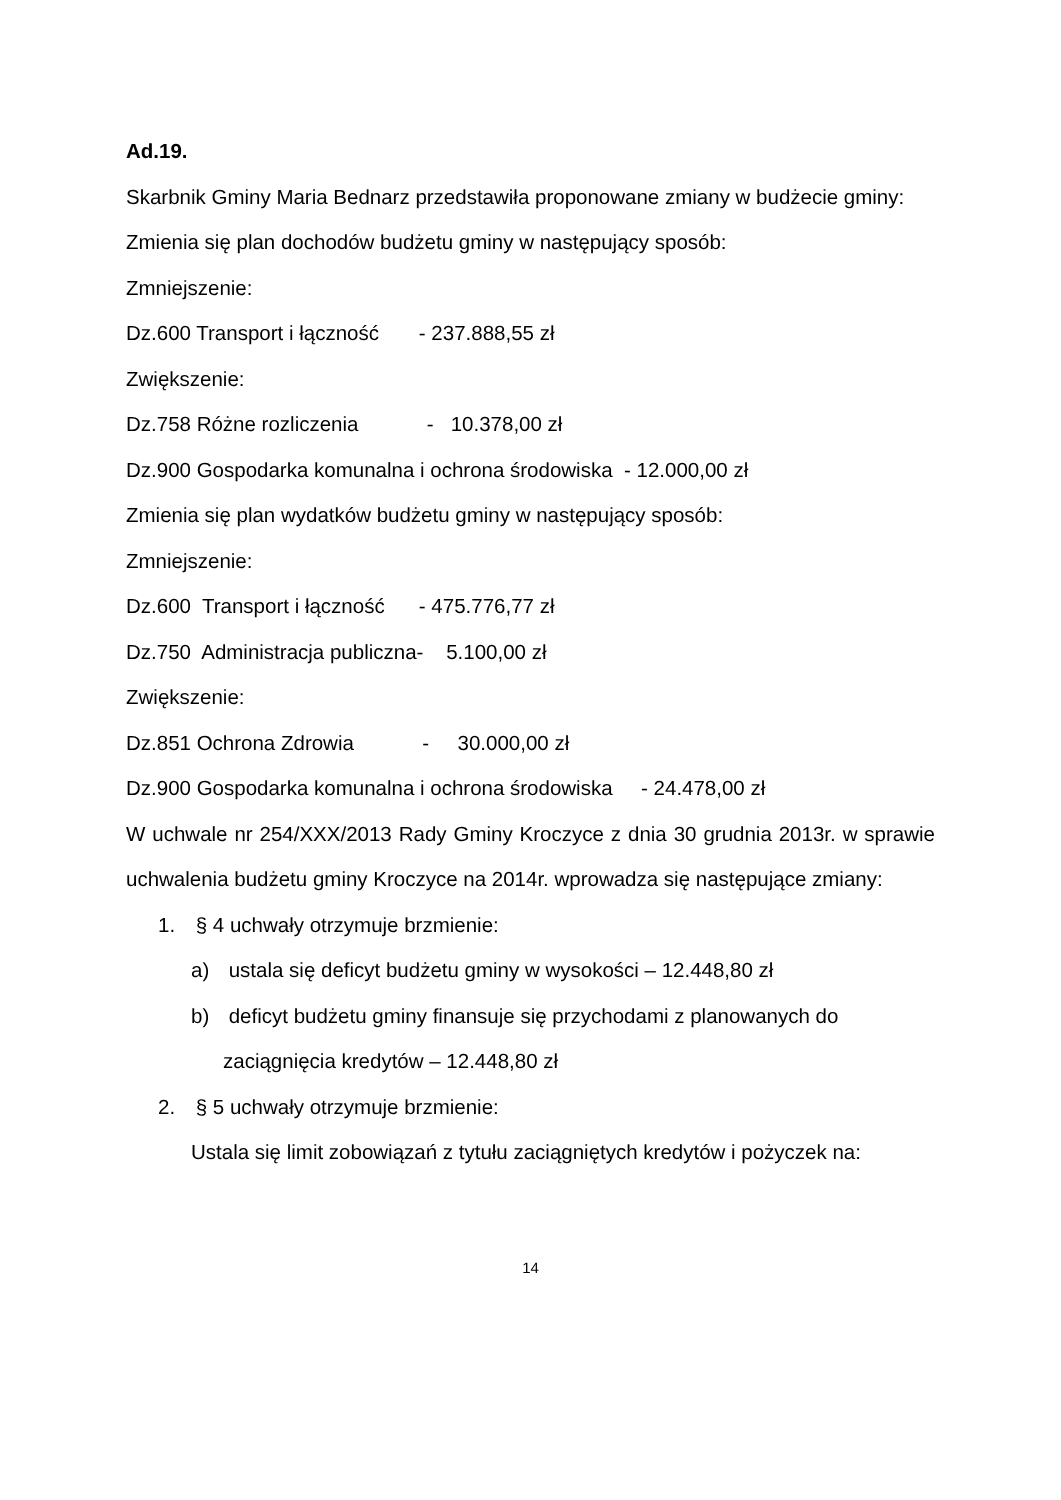Ad.19.
Skarbnik Gminy Maria Bednarz przedstawiła proponowane zmiany w budżecie gminy:
Zmienia się plan dochodów budżetu gminy w następujący sposób:
Zmniejszenie:
Dz.600 Transport i łączność - 237.888,55 zł
Zwiększenie:
Dz.758 Różne rozliczenia - 10.378,00 zł
Dz.900 Gospodarka komunalna i ochrona środowiska - 12.000,00 zł
Zmienia się plan wydatków budżetu gminy w następujący sposób:
Zmniejszenie:
Dz.600 Transport i łączność - 475.776,77 zł
Dz.750 Administracja publiczna- 5.100,00 zł
Zwiększenie:
Dz.851 Ochrona Zdrowia - 30.000,00 zł
Dz.900 Gospodarka komunalna i ochrona środowiska - 24.478,00 zł
W uchwale nr 254/XXX/2013 Rady Gminy Kroczyce z dnia 30 grudnia 2013r. w sprawie uchwalenia budżetu gminy Kroczyce na 2014r. wprowadza się następujące zmiany:
1. § 4 uchwały otrzymuje brzmienie:
a) ustala się deficyt budżetu gminy w wysokości – 12.448,80 zł
b) deficyt budżetu gminy finansuje się przychodami z planowanych do
zaciągnięcia kredytów – 12.448,80 zł
2. § 5 uchwały otrzymuje brzmienie:
Ustala się limit zobowiązań z tytułu zaciągniętych kredytów i pożyczek na:
14